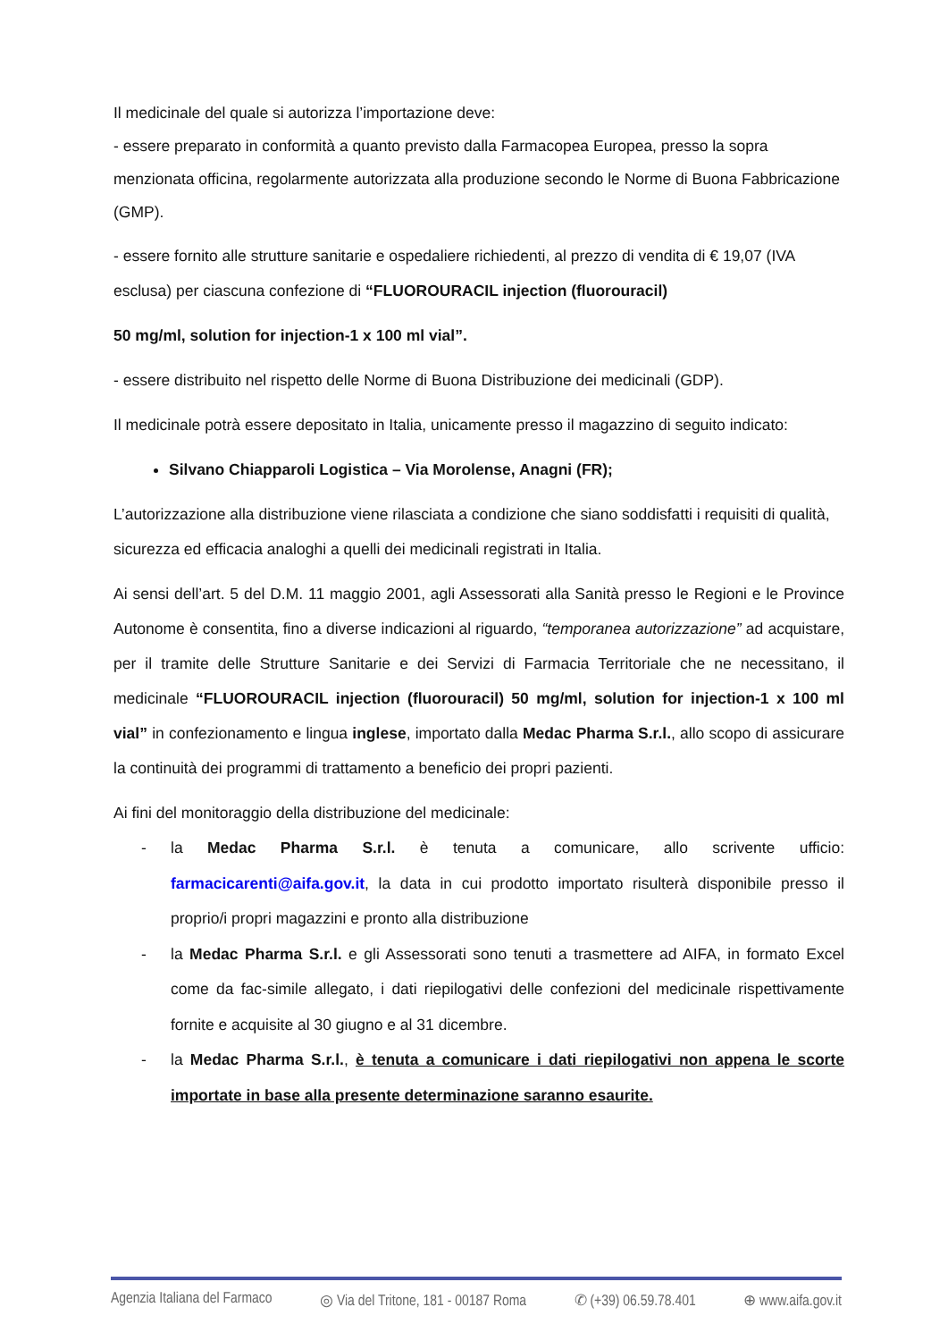Il medicinale del quale si autorizza l’importazione deve:
- essere preparato in conformità a quanto previsto dalla Farmacopea Europea, presso la sopra menzionata officina, regolarmente autorizzata alla produzione secondo le Norme di Buona Fabbricazione (GMP).
- essere fornito alle strutture sanitarie e ospedaliere richiedenti, al prezzo di vendita di € 19,07 (IVA esclusa) per ciascuna confezione di “FLUOROURACIL injection (fluorouracil)
50 mg/ml, solution for injection-1 x 100 ml vial”.
- essere distribuito nel rispetto delle Norme di Buona Distribuzione dei medicinali (GDP).
Il medicinale potrà essere depositato in Italia, unicamente presso il magazzino di seguito indicato:
Silvano Chiapparoli Logistica – Via Morolense, Anagni (FR);
L’autorizzazione alla distribuzione viene rilasciata a condizione che siano soddisfatti i requisiti di qualità, sicurezza ed efficacia analoghi a quelli dei medicinali registrati in Italia.
Ai sensi dell’art. 5 del D.M. 11 maggio 2001, agli Assessorati alla Sanità presso le Regioni e le Province Autonome è consentita, fino a diverse indicazioni al riguardo, “temporanea autorizzazione” ad acquistare, per il tramite delle Strutture Sanitarie e dei Servizi di Farmacia Territoriale che ne necessitano, il medicinale “FLUOROURACIL injection (fluorouracil) 50 mg/ml, solution for injection-1 x 100 ml vial” in confezionamento e lingua inglese, importato dalla Medac Pharma S.r.l., allo scopo di assicurare la continuità dei programmi di trattamento a beneficio dei propri pazienti.
Ai fini del monitoraggio della distribuzione del medicinale:
- la Medac Pharma S.r.l. è tenuta a comunicare, allo scrivente ufficio: farmacicarenti@aifa.gov.it, la data in cui prodotto importato risulterà disponibile presso il proprio/i propri magazzini e pronto alla distribuzione
- la Medac Pharma S.r.l. e gli Assessorati sono tenuti a trasmettere ad AIFA, in formato Excel come da fac-simile allegato, i dati riepilogativi delle confezioni del medicinale rispettivamente fornite e acquisite al 30 giugno e al 31 dicembre.
- la Medac Pharma S.r.l., è tenuta a comunicare i dati riepilogativi non appena le scorte importate in base alla presente determinazione saranno esaurite.
Agenzia Italiana del Farmaco ◎ Via del Tritone, 181 - 00187 Roma ✆ (+39) 06.59.78.401 ⊕ www.aifa.gov.it